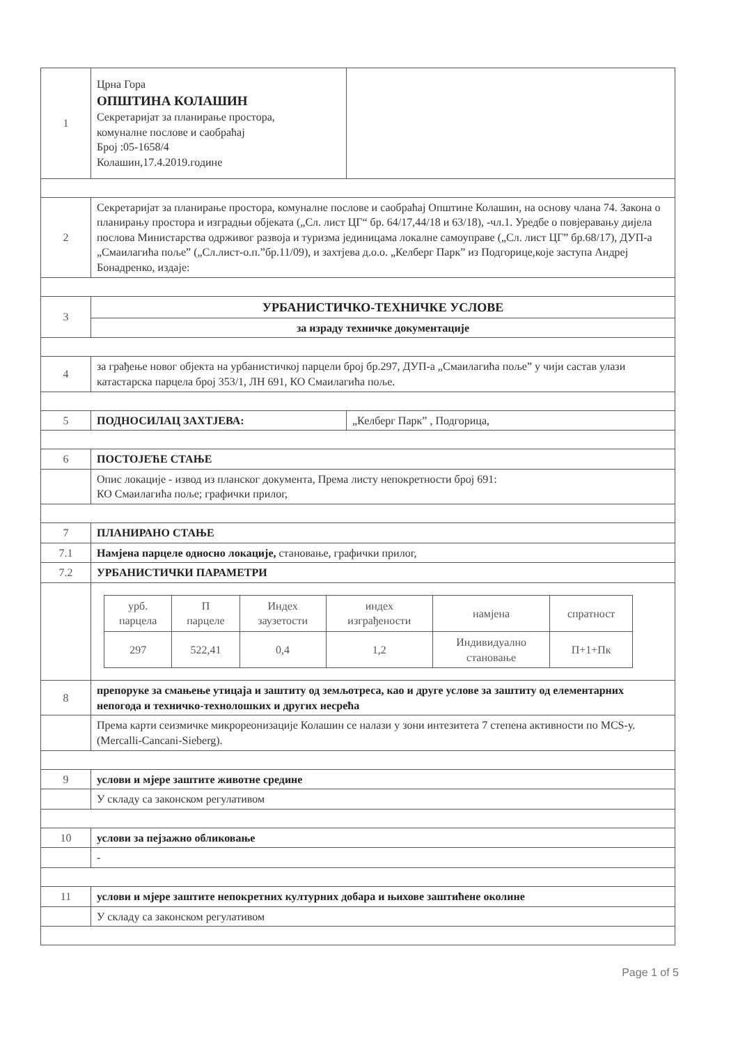| 1 | Црна Гора ОПШТИНА КОЛАШИН Секретаријат за планирање простора, комуналне послове и саобраћај Број :05-1658/4 Колашин,17.4.2019.године | |
| 2 | Секретаријат за планирање простора, комуналне послове и саобраћај Општине Колашин, на основу члана 74. Закона о планирању простора и изградњи објеката („Сл. лист ЦГ“ бр. 64/17,44/18 и 63/18), -чл.1. Уредбе о повјеравању дијела послова Министарства одрживог развоја и туризма јединицама локалне самоуправе („Сл. лист ЦГ” бр.68/17), ДУП-а „Смаилагића поље” („Сл.лист-о.п.”бр.11/09), и захтјева д.о.о. „Келберг Парк” из Подгорице,које заступа Андреј Бонадренко, издаје: | |
| 3 | УРБАНИСТИЧКО-ТЕХНИЧКЕ УСЛОВЕ | |
| | за израду техничке документације | |
| 4 | за грађење новог објекта на урбанистичкој парцели број бр.297, ДУП-а „Смаилагића поље” у чији састав улази катастарска парцела број 353/1, ЛН 691, КО Смаилагића поље. | |
| 5 | ПОДНОСИЛАЦ ЗАХТЈЕВА: | „Келберг Парк” , Подгорица, |
| 6 | ПОСТОЈЕЋЕ СТАЊЕ | |
| | Опис локације - извод из планског документа, Према листу непокретности број 691: КО Смаилагића поље; графички прилог, | |
| 7 | ПЛАНИРАНО СТАЊЕ | |
| 7.1 | Намјена парцеле односно локације, становање, графички прилог, | |
| 7.2 | УРБАНИСТИЧКИ ПАРАМЕТРИ | |
| | / урб. парцела / П парцеле / Индех заузетости / индех изграђености / намјена / спратност / / --- / --- / --- / --- / --- / --- / / 297 / 522,41 / 0,4 / 1,2 / Индивидуално становање / П+1+Пк / | |
| 8 | препоруке за смањење утицаја и заштиту од земљотреса, као и друге услове за заштиту од елементарних непогода и техничко-технолошких и других несрећа | |
| | Према карти сеизмичке микрореонизације Колашин се налази у зони интезитета 7 степена активности по MCS-у. (Mercalli-Cancani-Sieberg). | |
| 9 | услови и мјере заштите животне средине | |
| | У складу са законском регулативом | |
| 10 | услови за пејзажно обликовање | |
| | - | |
| 11 | услови и мјере заштите непокретних културних добара и њихове заштићене околине | |
| | У складу са законском регулативом | |
Page 1 of 5